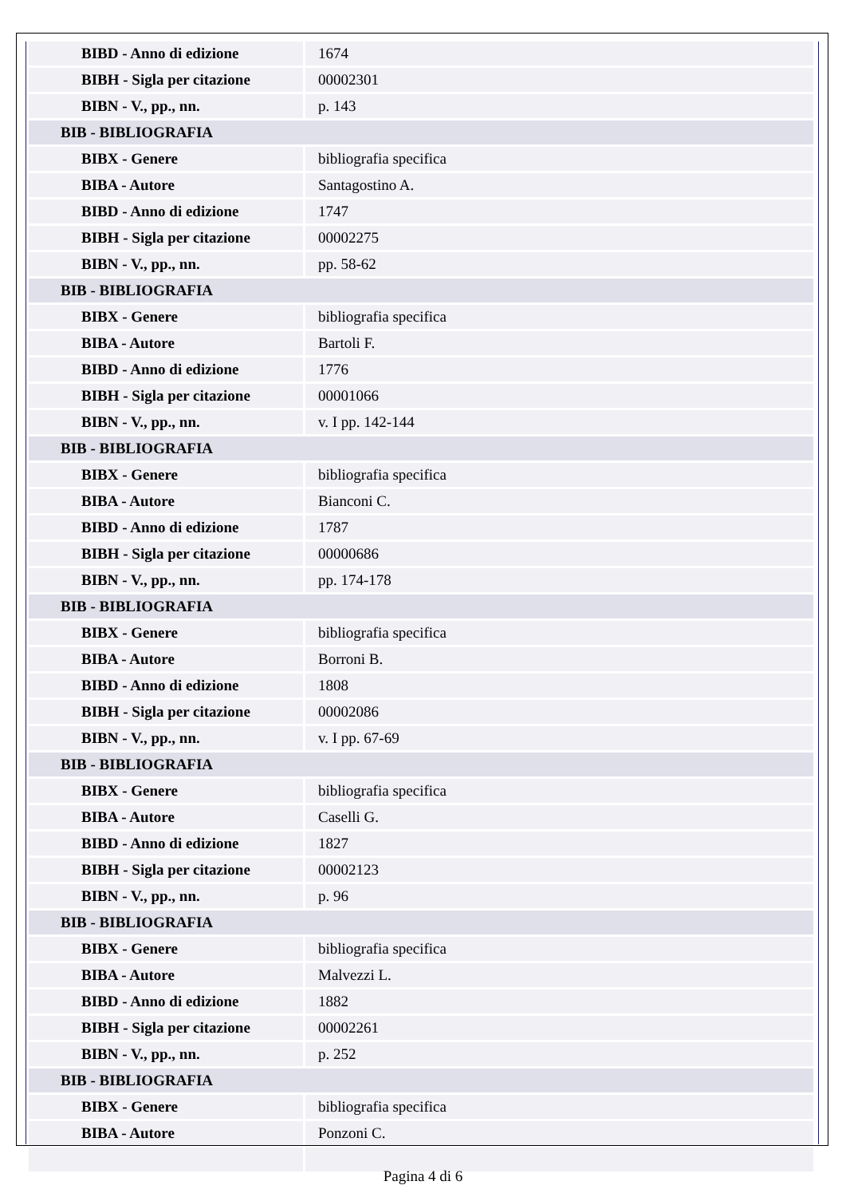| BIBD - Anno di edizione | 1674 |
| BIBH - Sigla per citazione | 00002301 |
| BIBN - V., pp., nn. | p. 143 |
| BIB - BIBLIOGRAFIA | |
| BIBX - Genere | bibliografia specifica |
| BIBA - Autore | Santagostino A. |
| BIBD - Anno di edizione | 1747 |
| BIBH - Sigla per citazione | 00002275 |
| BIBN - V., pp., nn. | pp. 58-62 |
| BIB - BIBLIOGRAFIA | |
| BIBX - Genere | bibliografia specifica |
| BIBA - Autore | Bartoli F. |
| BIBD - Anno di edizione | 1776 |
| BIBH - Sigla per citazione | 00001066 |
| BIBN - V., pp., nn. | v. I pp. 142-144 |
| BIB - BIBLIOGRAFIA | |
| BIBX - Genere | bibliografia specifica |
| BIBA - Autore | Bianconi C. |
| BIBD - Anno di edizione | 1787 |
| BIBH - Sigla per citazione | 00000686 |
| BIBN - V., pp., nn. | pp. 174-178 |
| BIB - BIBLIOGRAFIA | |
| BIBX - Genere | bibliografia specifica |
| BIBA - Autore | Borroni B. |
| BIBD - Anno di edizione | 1808 |
| BIBH - Sigla per citazione | 00002086 |
| BIBN - V., pp., nn. | v. I pp. 67-69 |
| BIB - BIBLIOGRAFIA | |
| BIBX - Genere | bibliografia specifica |
| BIBA - Autore | Caselli G. |
| BIBD - Anno di edizione | 1827 |
| BIBH - Sigla per citazione | 00002123 |
| BIBN - V., pp., nn. | p. 96 |
| BIB - BIBLIOGRAFIA | |
| BIBX - Genere | bibliografia specifica |
| BIBA - Autore | Malvezzi L. |
| BIBD - Anno di edizione | 1882 |
| BIBH - Sigla per citazione | 00002261 |
| BIBN - V., pp., nn. | p. 252 |
| BIB - BIBLIOGRAFIA | |
| BIBX - Genere | bibliografia specifica |
| BIBA - Autore | Ponzoni C. |
Pagina 4 di 6